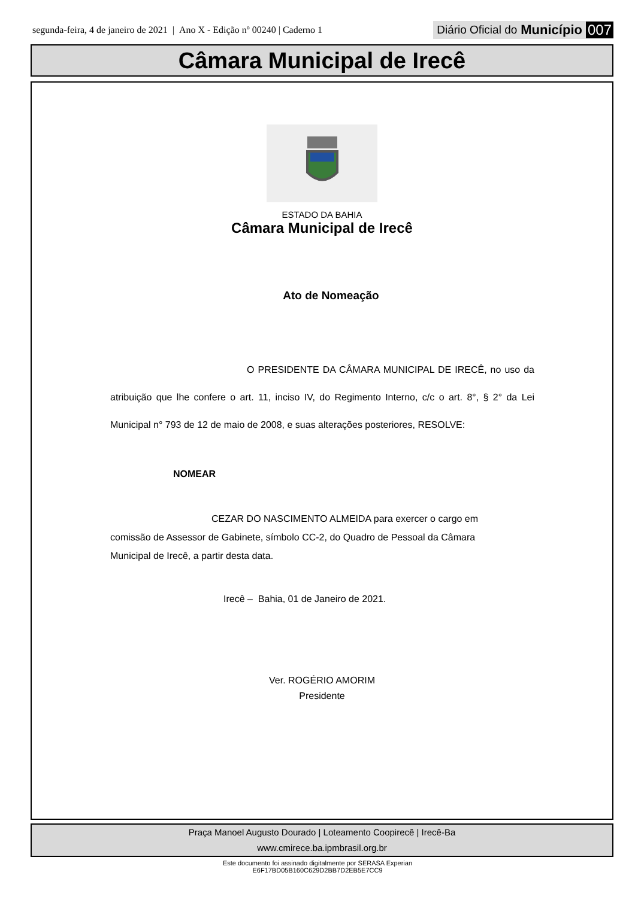segunda-feira, 4 de janeiro de 2021 | Ano X - Edição nº 00240 | Caderno 1 Diário Oficial do Município 007
Câmara Municipal de Irecê
ESTADO DA BAHIA
Câmara Municipal de Irecê
Ato de Nomeação
O PRESIDENTE DA CÂMARA MUNICIPAL DE IRECÊ, no uso da atribuição que lhe confere o art. 11, inciso IV, do Regimento Interno, c/c o art. 8°, § 2° da Lei Municipal n° 793 de 12 de maio de 2008, e suas alterações posteriores, RESOLVE:
NOMEAR
CEZAR DO NASCIMENTO ALMEIDA para exercer o cargo em comissão de Assessor de Gabinete, símbolo CC-2, do Quadro de Pessoal da Câmara Municipal de Irecê, a partir desta data.
Irecê – Bahia, 01 de Janeiro de 2021.
Ver. ROGÉRIO AMORIM
Presidente
Praça Manoel Augusto Dourado | Loteamento Coopirecê | Irecê-Ba
www.cmirece.ba.ipmbrasil.org.br
Este documento foi assinado digitalmente por SERASA Experian
E6F17BD05B160C629D2BB7D2EB5E7CC9